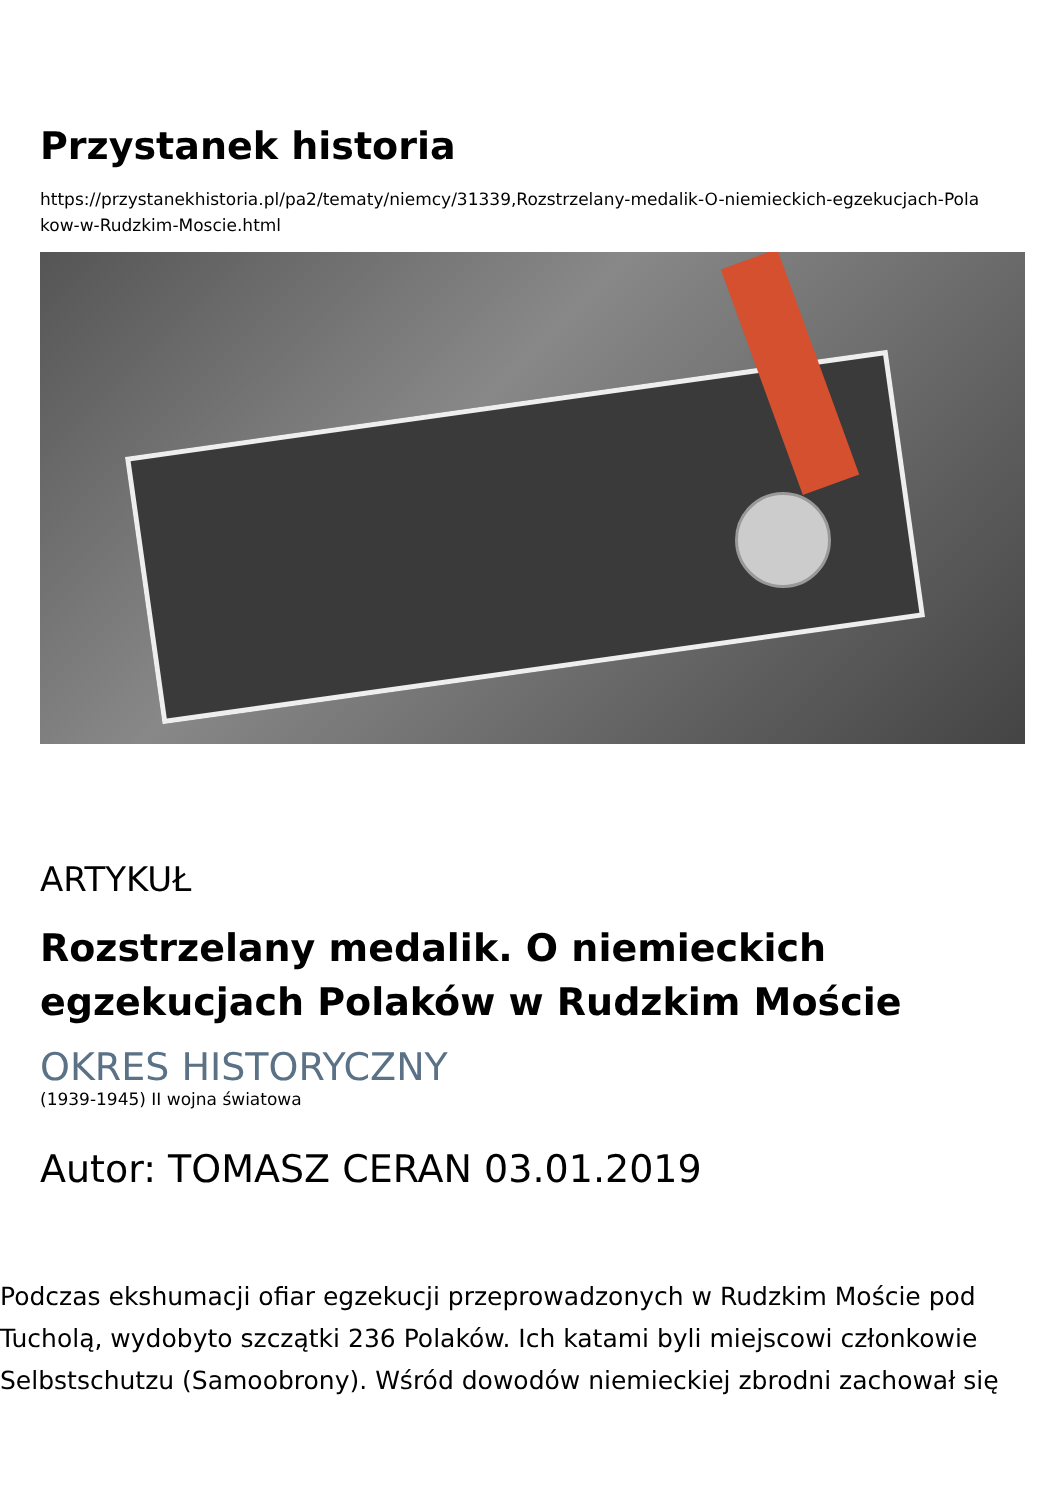Przystanek historia
https://przystanekhistoria.pl/pa2/tematy/niemcy/31339,Rozstrzelany-medalik-O-niemieckich-egzekucjach-Pola
kow-w-Rudzkim-Moscie.html
ARTYKUŁ
Rozstrzelany medalik. O niemieckich egzekucjach Polaków w Rudzkim Moście
OKRES HISTORYCZNY
(1939-1945) II wojna światowa
Autor: TOMASZ CERAN 03.01.2019
Podczas ekshumacji ofiar egzekucji przeprowadzonych w Rudzkim Moście pod
Tucholą, wydobyto szczątki 236 Polaków. Ich katami byli miejscowi członkowie
Selbstschutzu (Samoobrony). Wśród dowodów niemieckiej zbrodni zachował się